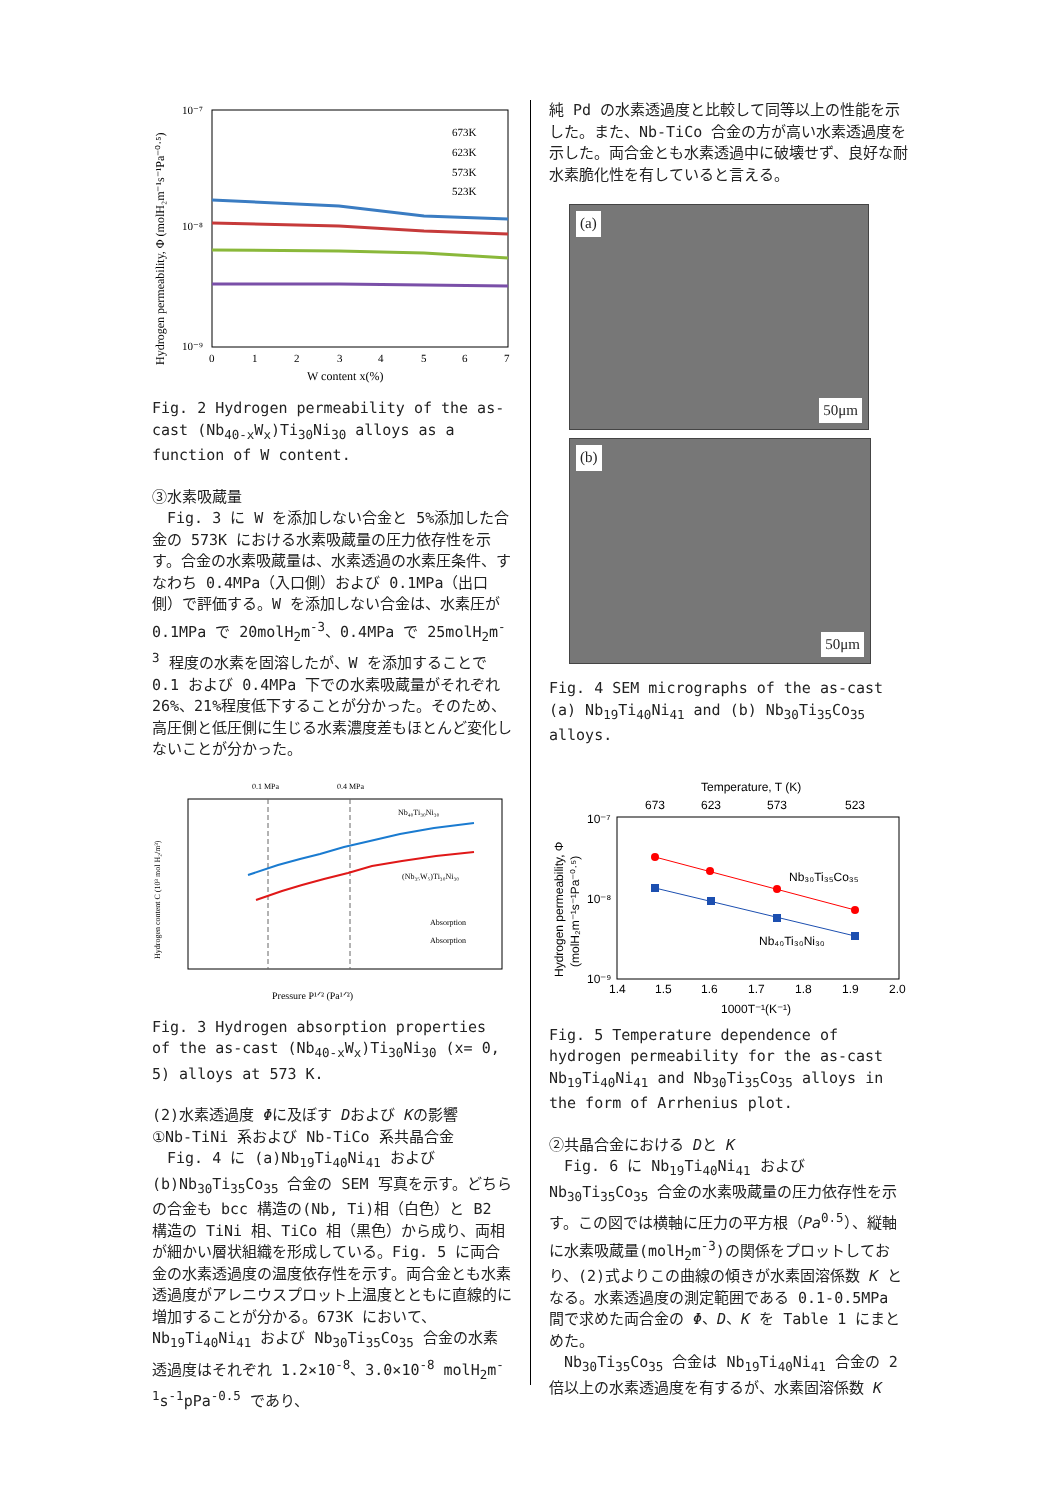10⁻⁷
10⁻⁸
10⁻⁹
Hydrogen permeability, Φ (molH₂m⁻¹s⁻¹Pa⁻⁰·⁵)
0
1
2
3
4
5
6
7
W content x(%)
673K
623K
573K
523K
Fig. 2 Hydrogen permeability of the as-cast (Nb<sub>40-x</sub>W<sub>x</sub>)Ti<sub>30</sub>Ni<sub>30</sub> alloys as a function of W content.
③水素吸蔵量
　Fig. 3 に W を添加しない合金と 5%添加した合金の 573K における水素吸蔵量の圧力依存性を示す。合金の水素吸蔵量は、水素透過の水素圧条件、すなわち 0.4MPa（入口側）および 0.1MPa（出口側）で評価する。W を添加しない合金は、水素圧が 0.1MPa で 20molH<sub>2</sub>m<sup>-3</sup>、0.4MPa で 25molH<sub>2</sub>m<sup>-3</sup> 程度の水素を固溶したが、W を添加することで 0.1 および 0.4MPa 下での水素吸蔵量がそれぞれ 26%、21%程度低下することが分かった。そのため、高圧側と低圧側に生じる水素濃度差もほとんど変化しないことが分かった。
0.1 MPa
0.4 MPa
Hydrogen content C (10³ mol H₂/m³)
Nb₄₀Ti₃₀Ni₃₀
(Nb₃₅W₅)Ti₃₀Ni₃₀
Absorption
Absorption
Pressure P¹ᐟ² (Pa¹ᐟ²)
Fig. 3 Hydrogen absorption properties of the as-cast (Nb<sub>40-x</sub>W<sub>x</sub>)Ti<sub>30</sub>Ni<sub>30</sub> (x= 0, 5) alloys at 573 K.
(2)水素透過度 Φに及ぼす Dおよび Kの影響
①Nb-TiNi 系および Nb-TiCo 系共晶合金
　Fig. 4 に (a)Nb<sub>19</sub>Ti<sub>40</sub>Ni<sub>41</sub> および (b)Nb<sub>30</sub>Ti<sub>35</sub>Co<sub>35</sub> 合金の SEM 写真を示す。どちらの合金も bcc 構造の(Nb, Ti)相（白色）と B2 構造の TiNi 相、TiCo 相（黒色）から成り、両相が細かい層状組織を形成している。Fig. 5 に両合金の水素透過度の温度依存性を示す。両合金とも水素透過度がアレニウスプロット上温度とともに直線的に増加することが分かる。673K において、Nb<sub>19</sub>Ti<sub>40</sub>Ni<sub>41</sub> および Nb<sub>30</sub>Ti<sub>35</sub>Co<sub>35</sub> 合金の水素透過度はそれぞれ 1.2×10<sup>-8</sup>、3.0×10<sup>-8</sup> molH<sub>2</sub>m<sup>-1</sup>s<sup>-1</sup>pPa<sup>-0.5</sup> であり、
純 Pd の水素透過度と比較して同等以上の性能を示した。また、Nb-TiCo 合金の方が高い水素透過度を示した。両合金とも水素透過中に破壊せず、良好な耐水素脆化性を有していると言える。
(a)
50μm
(b)
50μm
Fig. 4 SEM micrographs of the as-cast (a) Nb<sub>19</sub>Ti<sub>40</sub>Ni<sub>41</sub> and (b) Nb<sub>30</sub>Ti<sub>35</sub>Co<sub>35</sub> alloys.
Temperature, T (K)
673
623
573
523
10⁻⁷
10⁻⁸
10⁻⁹
Hydrogen permeability, Φ
(molH₂m⁻¹s⁻¹Pa⁻⁰·⁵)
1.4
1.5
1.6
1.7
1.8
1.9
2.0
1000T⁻¹(K⁻¹)
Nb₃₀Ti₃₅Co₃₅
Nb₄₀Ti₃₀Ni₃₀
Fig. 5 Temperature dependence of hydrogen permeability for the as-cast Nb<sub>19</sub>Ti<sub>40</sub>Ni<sub>41</sub> and Nb<sub>30</sub>Ti<sub>35</sub>Co<sub>35</sub> alloys in the form of Arrhenius plot.
②共晶合金における Dと K
　Fig. 6 に Nb<sub>19</sub>Ti<sub>40</sub>Ni<sub>41</sub> および Nb<sub>30</sub>Ti<sub>35</sub>Co<sub>35</sub> 合金の水素吸蔵量の圧力依存性を示す。この図では横軸に圧力の平方根（Pa<sup>0.5</sup>）、縦軸に水素吸蔵量(molH<sub>2</sub>m<sup>-3</sup>)の関係をプロットしており、(2)式よりこの曲線の傾きが水素固溶係数 K となる。水素透過度の測定範囲である 0.1-0.5MPa 間で求めた両合金の Φ、D、K を Table 1 にまとめた。
　Nb<sub>30</sub>Ti<sub>35</sub>Co<sub>35</sub> 合金は Nb<sub>19</sub>Ti<sub>40</sub>Ni<sub>41</sub> 合金の 2 倍以上の水素透過度を有するが、水素固溶係数 K